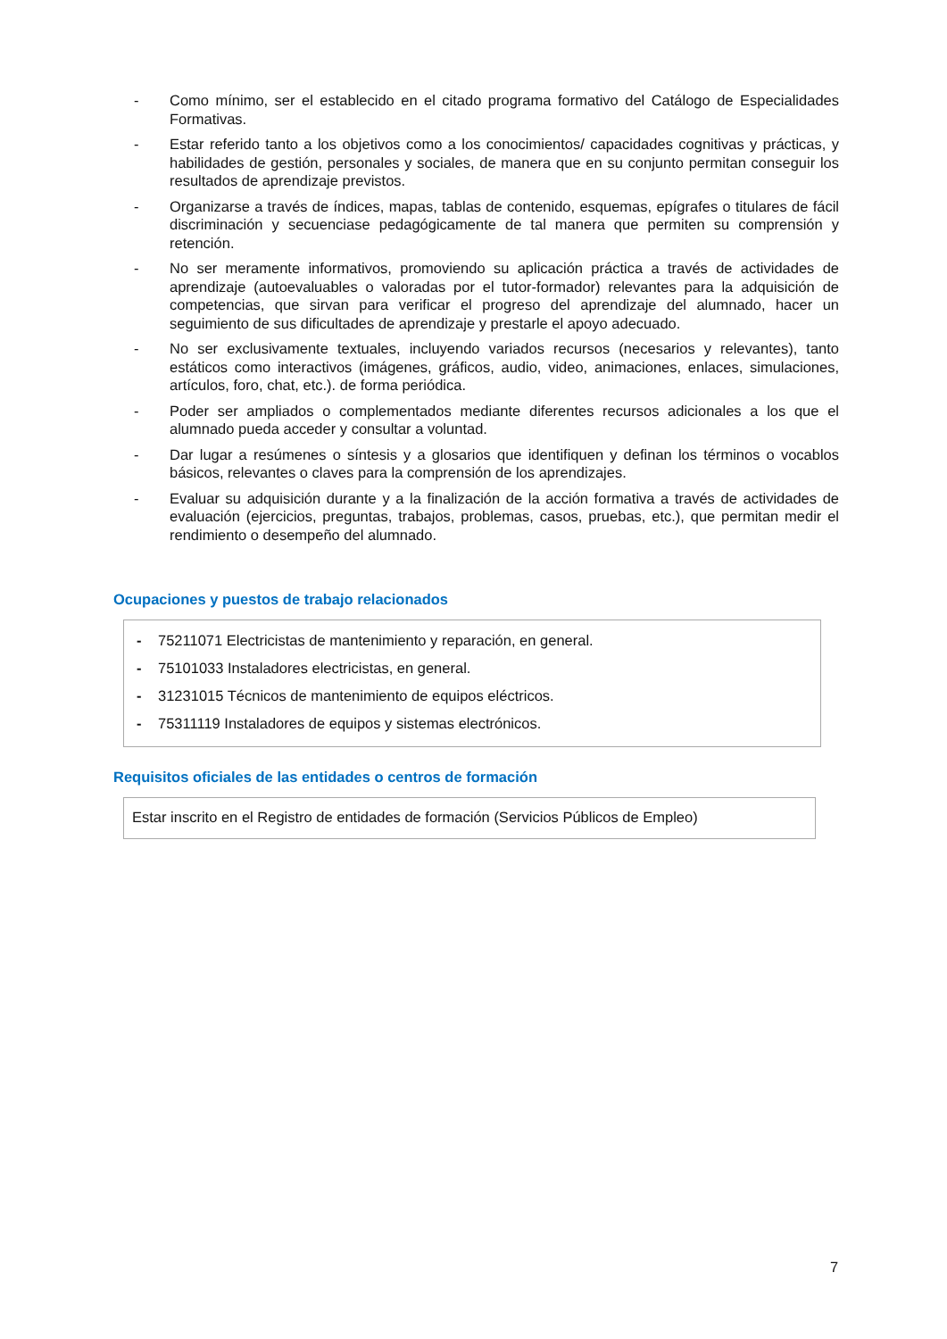- Como mínimo, ser el establecido en el citado programa formativo del Catálogo de Especialidades Formativas.
- Estar referido tanto a los objetivos como a los conocimientos/ capacidades cognitivas y prácticas, y habilidades de gestión, personales y sociales, de manera que en su conjunto permitan conseguir los resultados de aprendizaje previstos.
- Organizarse a través de índices, mapas, tablas de contenido, esquemas, epígrafes o titulares de fácil discriminación y secuenciase pedagógicamente de tal manera que permiten su comprensión y retención.
- No ser meramente informativos, promoviendo su aplicación práctica a través de actividades de aprendizaje (autoevaluables o valoradas por el tutor-formador) relevantes para la adquisición de competencias, que sirvan para verificar el progreso del aprendizaje del alumnado, hacer un seguimiento de sus dificultades de aprendizaje y prestarle el apoyo adecuado.
- No ser exclusivamente textuales, incluyendo variados recursos (necesarios y relevantes), tanto estáticos como interactivos (imágenes, gráficos, audio, video, animaciones, enlaces, simulaciones, artículos, foro, chat, etc.). de forma periódica.
- Poder ser ampliados o complementados mediante diferentes recursos adicionales a los que el alumnado pueda acceder y consultar a voluntad.
- Dar lugar a resúmenes o síntesis y a glosarios que identifiquen y definan los términos o vocablos básicos, relevantes o claves para la comprensión de los aprendizajes.
- Evaluar su adquisición durante y a la finalización de la acción formativa a través de actividades de evaluación (ejercicios, preguntas, trabajos, problemas, casos, pruebas, etc.), que permitan medir el rendimiento o desempeño del alumnado.
Ocupaciones y puestos de trabajo relacionados
- 75211071 Electricistas de mantenimiento y reparación, en general.
- 75101033 Instaladores electricistas, en general.
- 31231015 Técnicos de mantenimiento de equipos eléctricos.
- 75311119 Instaladores de equipos y sistemas electrónicos.
Requisitos oficiales de las entidades o centros de formación
Estar inscrito en el Registro de entidades de formación (Servicios Públicos de Empleo)
7